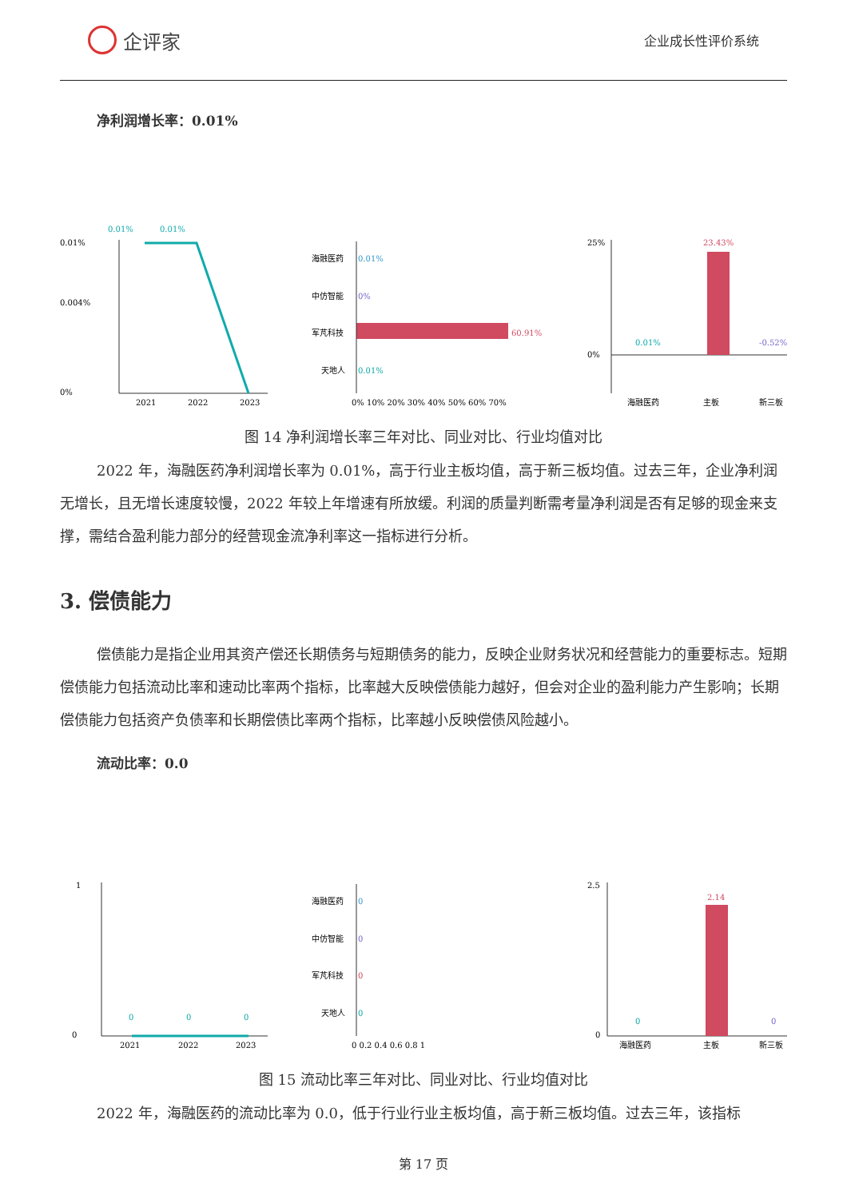企评家
企业成长性评价系统
净利润增长率：0.01%
0.01%
0.01%
0.01%
0.004%
0%
2021
2022
2023
海融医药
0.01%
中仿智能
0%
军芃科技
60.91%
天地人
0.01%
0% 10% 20% 30% 40% 50% 60% 70%
25%
0%
23.43%
0.01%
-0.52%
海融医药
主板
新三板
图 14 净利润增长率三年对比、同业对比、行业均值对比
2022 年，海融医药净利润增长率为 0.01%，高于行业主板均值，高于新三板均值。过去三年，企业净利润无增长，且无增长速度较慢，2022 年较上年增速有所放缓。利润的质量判断需考量净利润是否有足够的现金来支撑，需结合盈利能力部分的经营现金流净利率这一指标进行分析。
3. 偿债能力
偿债能力是指企业用其资产偿还长期债务与短期债务的能力，反映企业财务状况和经营能力的重要标志。短期偿债能力包括流动比率和速动比率两个指标，比率越大反映偿债能力越好，但会对企业的盈利能力产生影响；长期偿债能力包括资产负债率和长期偿债比率两个指标，比率越小反映偿债风险越小。
流动比率：0.0
1
0
0
0
0
2021
2022
2023
海融医药
0
中仿智能
0
军芃科技
0
天地人
0
0 0.2 0.4 0.6 0.8 1
2.5
0
2.14
0
0
海融医药
主板
新三板
图 15 流动比率三年对比、同业对比、行业均值对比
2022 年，海融医药的流动比率为 0.0，低于行业行业主板均值，高于新三板均值。过去三年，该指标
第 17 页